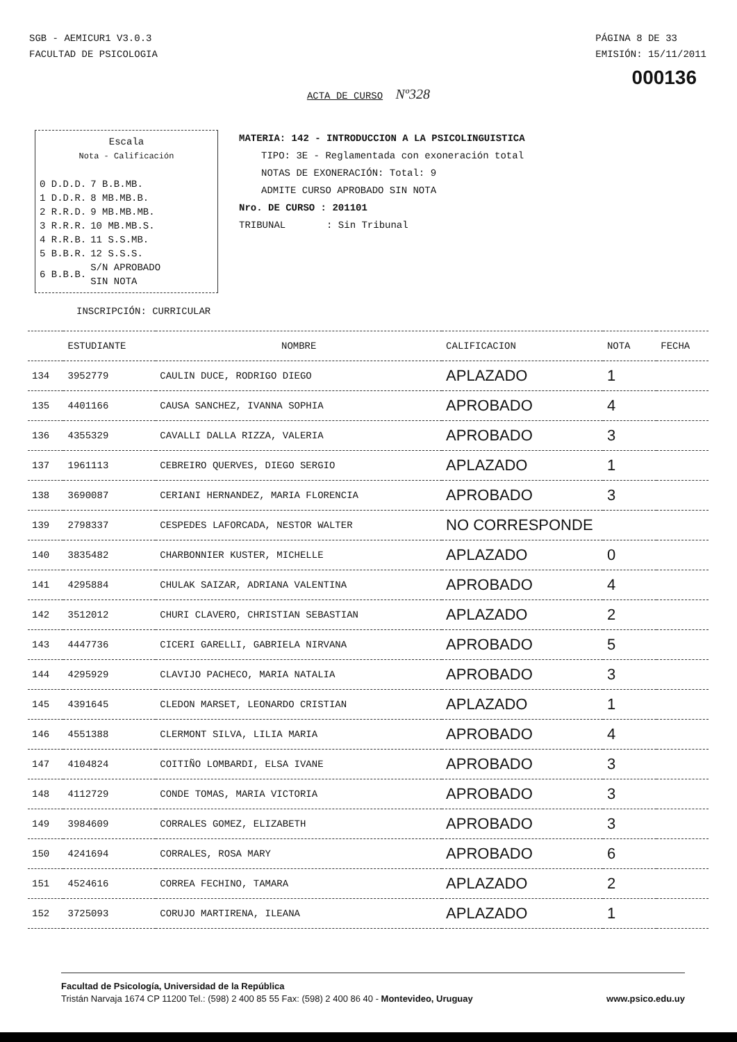SGB - AEMICUR1 V3.0.3
FACULTAD DE PSICOLOGIA
PÁGINA 8 DE 33
EMISIÓN: 15/11/2011
000136
ACTA DE CURSO Nº328
Escala
Nota - Calificación
| 0 D.D.D. | 7 B.B.MB. |
| 1 D.D.R. | 8 MB.MB.B. |
| 2 R.R.D. | 9 MB.MB.MB. |
| 3 R.R.R. | 10 MB.MB.S. |
| 4 R.R.B. | 11 S.S.MB. |
| 5 B.B.R. | 12 S.S.S. |
| 6 B.B.B. | S/N APROBADO SIN NOTA |
MATERIA: 142 - INTRODUCCION A LA PSICOLINGUISTICA
TIPO: 3E - Reglamentada con exoneración total
NOTAS DE EXONERACIÓN: Total: 9
ADMITE CURSO APROBADO SIN NOTA
Nro. DE CURSO : 201101
TRIBUNAL : Sin Tribunal
INSCRIPCIÓN: CURRICULAR
| | ESTUDIANTE | NOMBRE | CALIFICACION | NOTA | FECHA |
| --- | --- | --- | --- | --- | --- |
| 134 | 3952779 | CAULIN DUCE, RODRIGO DIEGO | APLAZADO | 1 | |
| 135 | 4401166 | CAUSA SANCHEZ, IVANNA SOPHIA | APROBADO | 4 | |
| 136 | 4355329 | CAVALLI DALLA RIZZA, VALERIA | APROBADO | 3 | |
| 137 | 1961113 | CEBREIRO QUERVES, DIEGO SERGIO | APLAZADO | 1 | |
| 138 | 3690087 | CERIANI HERNANDEZ, MARIA FLORENCIA | APROBADO | 3 | |
| 139 | 2798337 | CESPEDES LAFORCADA, NESTOR WALTER | NO CORRESPONDE | | |
| 140 | 3835482 | CHARBONNIER KUSTER, MICHELLE | APLAZADO | 0 | |
| 141 | 4295884 | CHULAK SAIZAR, ADRIANA VALENTINA | APROBADO | 4 | |
| 142 | 3512012 | CHURI CLAVERO, CHRISTIAN SEBASTIAN | APLAZADO | 2 | |
| 143 | 4447736 | CICERI GARELLI, GABRIELA NIRVANA | APROBADO | 5 | |
| 144 | 4295929 | CLAVIJO PACHECO, MARIA NATALIA | APROBADO | 3 | |
| 145 | 4391645 | CLEDON MARSET, LEONARDO CRISTIAN | APLAZADO | 1 | |
| 146 | 4551388 | CLERMONT SILVA, LILIA MARIA | APROBADO | 4 | |
| 147 | 4104824 | COITIÑO LOMBARDI, ELSA IVANE | APROBADO | 3 | |
| 148 | 4112729 | CONDE TOMAS, MARIA VICTORIA | APROBADO | 3 | |
| 149 | 3984609 | CORRALES GOMEZ, ELIZABETH | APROBADO | 3 | |
| 150 | 4241694 | CORRALES, ROSA MARY | APROBADO | 6 | |
| 151 | 4524616 | CORREA FECHINO, TAMARA | APLAZADO | 2 | |
| 152 | 3725093 | CORUJO MARTIRENA, ILEANA | APLAZADO | 1 | |
Facultad de Psicología, Universidad de la República
Tristán Narvaja 1674 CP 11200 Tel.: (598) 2 400 85 55 Fax: (598) 2 400 86 40 - Montevideo, Uruguay www.psico.edu.uy